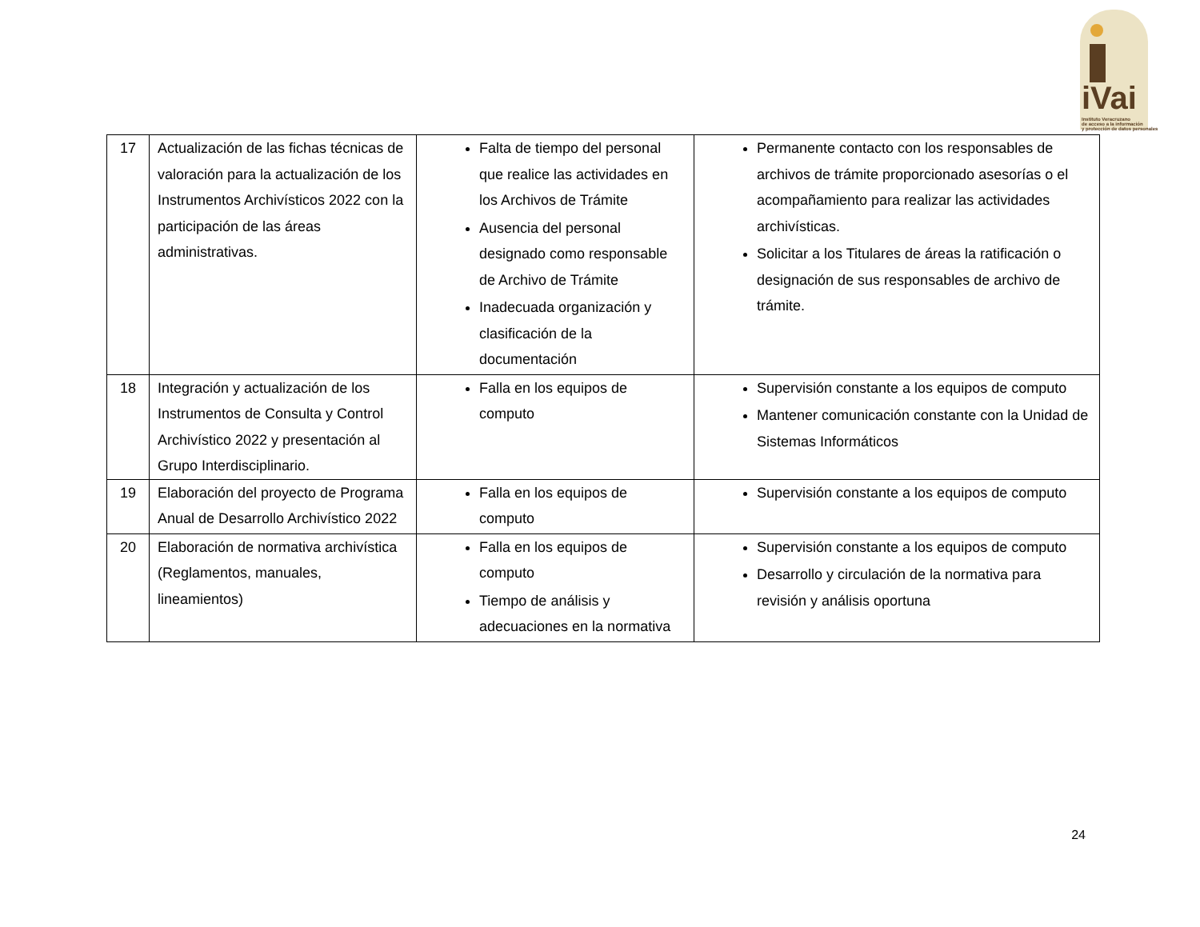iVai
Instituto Veracruzano
de acceso a la información
y protección de datos personales
| 17 | Actualización de las fichas técnicas de valoración para la actualización de los Instrumentos Archivísticos 2022 con la participación de las áreas administrativas. | Falta de tiempo del personal que realice las actividades en los Archivos de Trámite Ausencia del personal designado como responsable de Archivo de Trámite Inadecuada organización y clasificación de la documentación | Permanente contacto con los responsables de archivos de trámite proporcionado asesorías o el acompañamiento para realizar las actividades archivísticas. Solicitar a los Titulares de áreas la ratificación o designación de sus responsables de archivo de trámite. |
| 18 | Integración y actualización de los Instrumentos de Consulta y Control Archivístico 2022 y presentación al Grupo Interdisciplinario. | Falla en los equipos de computo | Supervisión constante a los equipos de computo Mantener comunicación constante con la Unidad de Sistemas Informáticos |
| 19 | Elaboración del proyecto de Programa Anual de Desarrollo Archivístico 2022 | Falla en los equipos de computo | Supervisión constante a los equipos de computo |
| 20 | Elaboración de normativa archivística (Reglamentos, manuales, lineamientos) | Falla en los equipos de computo Tiempo de análisis y adecuaciones en la normativa | Supervisión constante a los equipos de computo Desarrollo y circulación de la normativa para revisión y análisis oportuna |
24